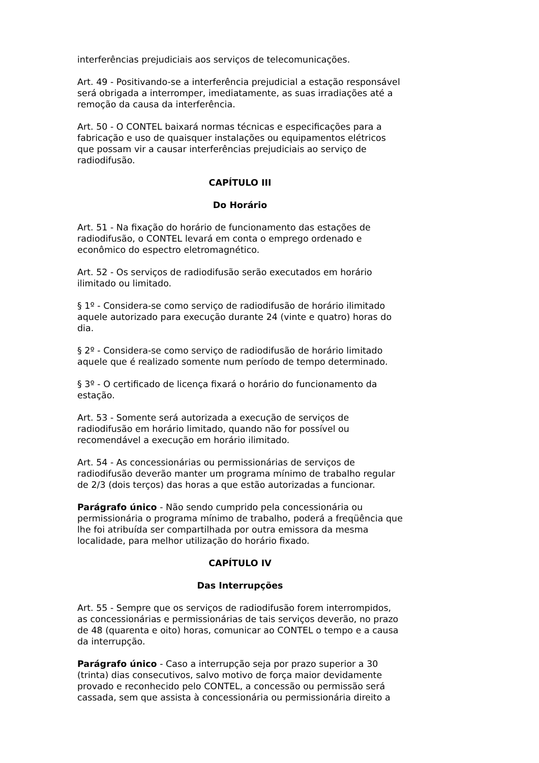interferências prejudiciais aos serviços de telecomunicações.
Art. 49 - Positivando-se a interferência prejudicial a estação responsável será obrigada a interromper, imediatamente, as suas irradiações até a remoção da causa da interferência.
Art. 50 - O CONTEL baixará normas técnicas e especificações para a fabricação e uso de quaisquer instalações ou equipamentos elétricos que possam vir a causar interferências prejudiciais ao serviço de radiodifusão.
CAPÍTULO III
Do Horário
Art. 51 - Na fixação do horário de funcionamento das estações de radiodifusão, o CONTEL levará em conta o emprego ordenado e econômico do espectro eletromagnético.
Art. 52 - Os serviços de radiodifusão serão executados em horário ilimitado ou limitado.
§ 1º - Considera-se como serviço de radiodifusão de horário ilimitado aquele autorizado para execução durante 24 (vinte e quatro) horas do dia.
§ 2º - Considera-se como serviço de radiodifusão de horário limitado aquele que é realizado somente num período de tempo determinado.
§ 3º - O certificado de licença fixará o horário do funcionamento da estação.
Art. 53 - Somente será autorizada a execução de serviços de radiodifusão em horário limitado, quando não for possível ou recomendável a execução em horário ilimitado.
Art. 54 - As concessionárias ou permissionárias de serviços de radiodifusão deverão manter um programa mínimo de trabalho regular de 2/3 (dois terços) das horas a que estão autorizadas a funcionar.
Parágrafo único - Não sendo cumprido pela concessionária ou permissionária o programa mínimo de trabalho, poderá a freqüência que lhe foi atribuída ser compartilhada por outra emissora da mesma localidade, para melhor utilização do horário fixado.
CAPÍTULO IV
Das Interrupções
Art. 55 - Sempre que os serviços de radiodifusão forem interrompidos, as concessionárias e permissionárias de tais serviços deverão, no prazo de 48 (quarenta e oito) horas, comunicar ao CONTEL o tempo e a causa da interrupção.
Parágrafo único - Caso a interrupção seja por prazo superior a 30 (trinta) dias consecutivos, salvo motivo de força maior devidamente provado e reconhecido pelo CONTEL, a concessão ou permissão será cassada, sem que assista à concessionária ou permissionária direito a